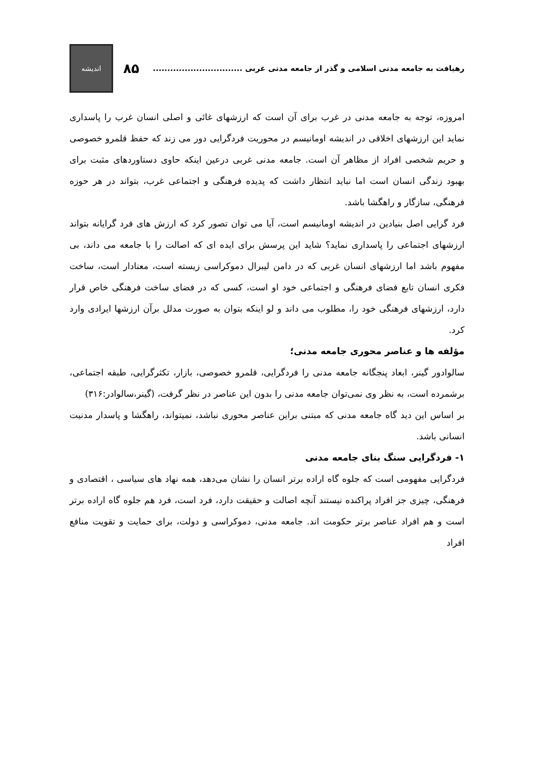رهیافت به جامعه مدنی اسلامی و گذر از جامعه مدنی غربی ...............................
۸۵
اندیشه
امروزه، توجه به جامعه مدنی در غرب برای آن است که ارزشهای غائی و اصلی انسان غرب را پاسداری نماید این ارزشهای اخلاقی در اندیشه اومانیسم در محوریت فردگرایی دور می زند که حفظ قلمرو خصوصی و حریم شخصی افراد از مظاهر آن است. جامعه مدنی غربی درعین اینکه حاوی دستاوردهای مثبت برای بهبود زندگی انسان است اما نباید انتظار داشت که پدیده فرهنگی و اجتماعی غرب، بتواند در هر حوزه فرهنگی، سازگار و راهگشا باشد.
فرد گرایی اصل بنیادین در اندیشه اومانیسم است، آیا می توان تصور کرد که ارزش های فرد گرایانه بتواند ارزشهای اجتماعی را پاسداری نماید؟ شاید این پرسش برای ایده ای که اصالت را با جامعه می داند، بی مفهوم باشد اما ارزشهای انسان غربی که در دامن لیبرال دموکراسی زیسته است، معنادار است، ساخت فکری انسان تابع فضای فرهنگی و اجتماعی خود او است، کسی که در فضای ساخت فرهنگی خاص قرار دارد، ارزشهای فرهنگی خود را، مطلوب می داند و لو اینکه بتوان به صورت مدلل برآن ارزشها ایرادی وارد کرد.
مؤلفه ها و عناصر محوری جامعه مدنی؛
سالوادور گینر، ابعاد پنجگانه جامعه مدنی را فردگرایی، قلمرو خصوصی، بازار، تکثرگرایی، طبقه اجتماعی، برشمرده است، به نظر وی نمی‌توان جامعه مدنی را بدون این عناصر در نظر گرفت، (گینر،سالوادر:۳۱۶)
بر اساس این دید گاه جامعه مدنی که مبتنی براین عناصر محوری نباشد، نمیتواند، راهگشا و پاسدار مدنیت انسانی باشد.
۱- فردگرایی سنگ بنای جامعه مدنی
فردگرایی مفهومی است که جلوه گاه اراده برتر انسان را نشان می‌دهد، همه نهاد های سیاسی ، اقتصادی و فرهنگی، چیزی جز افراد پراکنده نیستند آنچه اصالت و حقیقت دارد، فرد است، فرد هم جلوه گاه اراده برتر است و هم افراد عناصر برتر حکومت اند. جامعه مدنی، دموکراسی و دولت، برای حمایت و تقویت منافع افراد